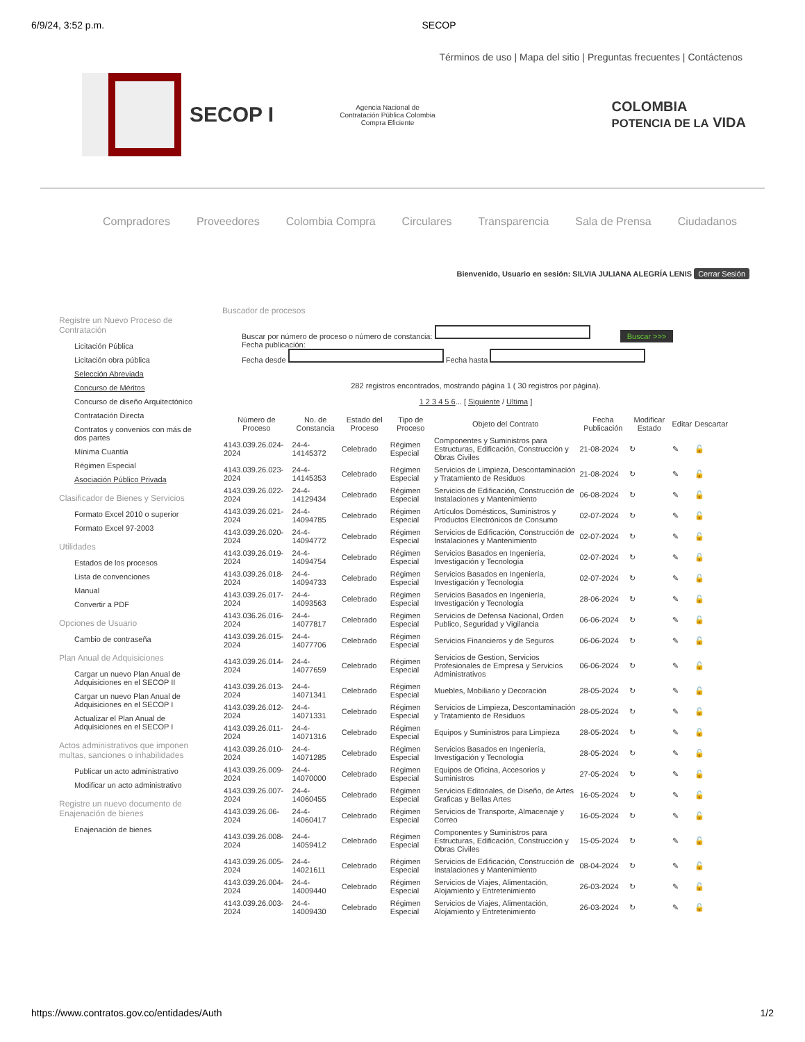6/9/24, 3:52 p.m. SECOP
Términos de uso | Mapa del sitio | Preguntas frecuentes | Contáctenos
SECOP I
Agencia Nacional de Contratación Pública Colombia Compra Eficiente
COLOMBIA
POTENCIA DE LA VIDA
Compradores Proveedores Colombia Compra Circulares Transparencia Sala de Prensa Ciudadanos
Bienvenido, Usuario en sesión: SILVIA JULIANA ALEGRÍA LENIS Cerrar Sesión
Registre un Nuevo Proceso de Contratación
Licitación Pública
Licitación obra pública
Selección Abreviada
Concurso de Méritos
Concurso de diseño Arquitectónico
Contratación Directa
Contratos y convenios con más de dos partes
Mínima Cuantía
Régimen Especial
Asociación Público Privada
Clasificador de Bienes y Servicios
Formato Excel 2010 o superior
Formato Excel 97-2003
Utilidades
Estados de los procesos
Lista de convenciones
Manual
Convertir a PDF
Opciones de Usuario
Cambio de contraseña
Plan Anual de Adquisiciones
Cargar un nuevo Plan Anual de Adquisiciones en el SECOP II
Cargar un nuevo Plan Anual de Adquisiciones en el SECOP I
Actualizar el Plan Anual de Adquisiciones en el SECOP I
Actos administrativos que imponen multas, sanciones o inhabilidades
Publicar un acto administrativo
Modificar un acto administrativo
Registre un nuevo documento de Enajenación de bienes
Enajenación de bienes
Buscador de procesos
Buscar por número de proceso o número de constancia: Buscar >>>
Fecha publicación:
Fecha desde Fecha hasta
282 registros encontrados, mostrando página 1 ( 30 registros por página).
1 2 3 4 5 6... [ Siguiente / Ultima ]
| Número de Proceso | No. de Constancia | Estado del Proceso | Tipo de Proceso | Objeto del Contrato | Fecha Publicación | Modificar Estado | Editar | Descartar |
| --- | --- | --- | --- | --- | --- | --- | --- | --- |
| 4143.039.26.024-2024 | 24-4-14145372 | Celebrado | Régimen Especial | Componentes y Suministros para Estructuras, Edificación, Construcción y Obras Civiles | 21-08-2024 | ↻ | ✎ | 🔓 |
| 4143.039.26.023-2024 | 24-4-14145353 | Celebrado | Régimen Especial | Servicios de Limpieza, Descontaminación y Tratamiento de Residuos | 21-08-2024 | ↻ | ✎ | 🔓 |
| 4143.039.26.022-2024 | 24-4-14129434 | Celebrado | Régimen Especial | Servicios de Edificación, Construcción de Instalaciones y Mantenimiento | 06-08-2024 | ↻ | ✎ | 🔓 |
| 4143.039.26.021-2024 | 24-4-14094785 | Celebrado | Régimen Especial | Artículos Domésticos, Suministros y Productos Electrónicos de Consumo | 02-07-2024 | ↻ | ✎ | 🔓 |
| 4143.039.26.020-2024 | 24-4-14094772 | Celebrado | Régimen Especial | Servicios de Edificación, Construcción de Instalaciones y Mantenimiento | 02-07-2024 | ↻ | ✎ | 🔓 |
| 4143.039.26.019-2024 | 24-4-14094754 | Celebrado | Régimen Especial | Servicios Basados en Ingeniería, Investigación y Tecnología | 02-07-2024 | ↻ | ✎ | 🔓 |
| 4143.039.26.018-2024 | 24-4-14094733 | Celebrado | Régimen Especial | Servicios Basados en Ingeniería, Investigación y Tecnología | 02-07-2024 | ↻ | ✎ | 🔓 |
| 4143.039.26.017-2024 | 24-4-14093563 | Celebrado | Régimen Especial | Servicios Basados en Ingeniería, Investigación y Tecnología | 28-06-2024 | ↻ | ✎ | 🔓 |
| 4143.036.26.016-2024 | 24-4-14077817 | Celebrado | Régimen Especial | Servicios de Defensa Nacional, Orden Publico, Seguridad y Vigilancia | 06-06-2024 | ↻ | ✎ | 🔓 |
| 4143.039.26.015-2024 | 24-4-14077706 | Celebrado | Régimen Especial | Servicios Financieros y de Seguros | 06-06-2024 | ↻ | ✎ | 🔓 |
| 4143.039.26.014-2024 | 24-4-14077659 | Celebrado | Régimen Especial | Servicios de Gestion, Servicios Profesionales de Empresa y Servicios Administrativos | 06-06-2024 | ↻ | ✎ | 🔓 |
| 4143.039.26.013-2024 | 24-4-14071341 | Celebrado | Régimen Especial | Muebles, Mobiliario y Decoración | 28-05-2024 | ↻ | ✎ | 🔓 |
| 4143.039.26.012-2024 | 24-4-14071331 | Celebrado | Régimen Especial | Servicios de Limpieza, Descontaminación y Tratamiento de Residuos | 28-05-2024 | ↻ | ✎ | 🔓 |
| 4143.039.26.011-2024 | 24-4-14071316 | Celebrado | Régimen Especial | Equipos y Suministros para Limpieza | 28-05-2024 | ↻ | ✎ | 🔓 |
| 4143.039.26.010-2024 | 24-4-14071285 | Celebrado | Régimen Especial | Servicios Basados en Ingeniería, Investigación y Tecnología | 28-05-2024 | ↻ | ✎ | 🔓 |
| 4143.039.26.009-2024 | 24-4-14070000 | Celebrado | Régimen Especial | Equipos de Oficina, Accesorios y Suministros | 27-05-2024 | ↻ | ✎ | 🔓 |
| 4143.039.26.007-2024 | 24-4-14060455 | Celebrado | Régimen Especial | Servicios Editoriales, de Diseño, de Artes Graficas y Bellas Artes | 16-05-2024 | ↻ | ✎ | 🔓 |
| 4143.039.26.06-2024 | 24-4-14060417 | Celebrado | Régimen Especial | Servicios de Transporte, Almacenaje y Correo | 16-05-2024 | ↻ | ✎ | 🔓 |
| 4143.039.26.008-2024 | 24-4-14059412 | Celebrado | Régimen Especial | Componentes y Suministros para Estructuras, Edificación, Construcción y Obras Civiles | 15-05-2024 | ↻ | ✎ | 🔓 |
| 4143.039.26.005-2024 | 24-4-14021611 | Celebrado | Régimen Especial | Servicios de Edificación, Construcción de Instalaciones y Mantenimiento | 08-04-2024 | ↻ | ✎ | 🔓 |
| 4143.039.26.004-2024 | 24-4-14009440 | Celebrado | Régimen Especial | Servicios de Viajes, Alimentación, Alojamiento y Entretenimiento | 26-03-2024 | ↻ | ✎ | 🔓 |
| 4143.039.26.003-2024 | 24-4-14009430 | Celebrado | Régimen Especial | Servicios de Viajes, Alimentación, Alojamiento y Entretenimiento | 26-03-2024 | ↻ | ✎ | 🔓 |
https://www.contratos.gov.co/entidades/Auth 1/2